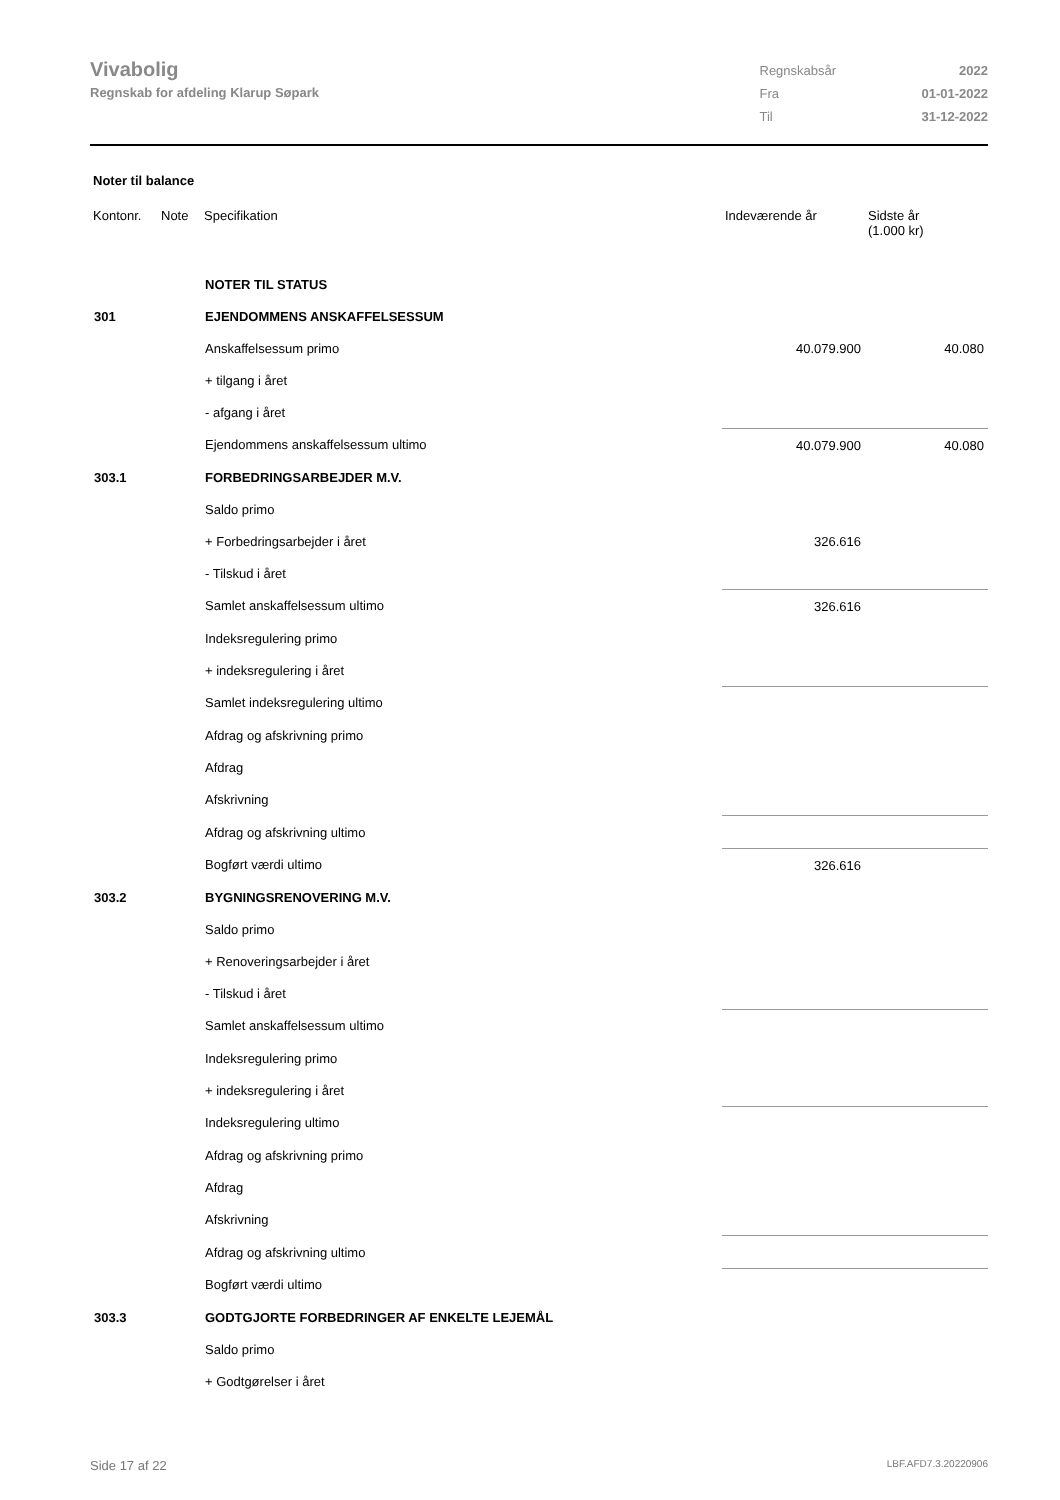Vivabolig
Regnskab for afdeling Klarup Søpark
| Regnskabsår | 2022 |
| Fra | 01-01-2022 |
| Til | 31-12-2022 |
Noter til balance
| Kontonr. | Note | Specifikation | Indeværende år | Sidste år (1.000 kr) |
| --- | --- | --- | --- | --- |
| | | NOTER TIL STATUS | | |
| 301 | | EJENDOMMENS ANSKAFFELSESSUM | | |
| | | Anskaffelsessum primo | 40.079.900 | 40.080 |
| | | + tilgang i året | | |
| | | - afgang i året | | |
| | | Ejendommens anskaffelsessum ultimo | 40.079.900 | 40.080 |
| 303.1 | | FORBEDRINGSARBEJDER M.V. | | |
| | | Saldo primo | | |
| | | + Forbedringsarbejder i året | 326.616 | |
| | | - Tilskud i året | | |
| | | Samlet anskaffelsessum ultimo | 326.616 | |
| | | Indeksregulering primo | | |
| | | + indeksregulering i året | | |
| | | Samlet indeksregulering ultimo | | |
| | | Afdrag og afskrivning primo | | |
| | | Afdrag | | |
| | | Afskrivning | | |
| | | Afdrag og afskrivning ultimo | | |
| | | Bogført værdi ultimo | 326.616 | |
| 303.2 | | BYGNINGSRENOVERING M.V. | | |
| | | Saldo primo | | |
| | | + Renoveringsarbejder i året | | |
| | | - Tilskud i året | | |
| | | Samlet anskaffelsessum ultimo | | |
| | | Indeksregulering primo | | |
| | | + indeksregulering i året | | |
| | | Indeksregulering ultimo | | |
| | | Afdrag og afskrivning primo | | |
| | | Afdrag | | |
| | | Afskrivning | | |
| | | Afdrag og afskrivning ultimo | | |
| | | Bogført værdi ultimo | | |
| 303.3 | | GODTGJORTE FORBEDRINGER AF ENKELTE LEJEMÅL | | |
| | | Saldo primo | | |
| | | + Godtgørelser i året | | |
Side 17 af 22 LBF.AFD7.3.20220906